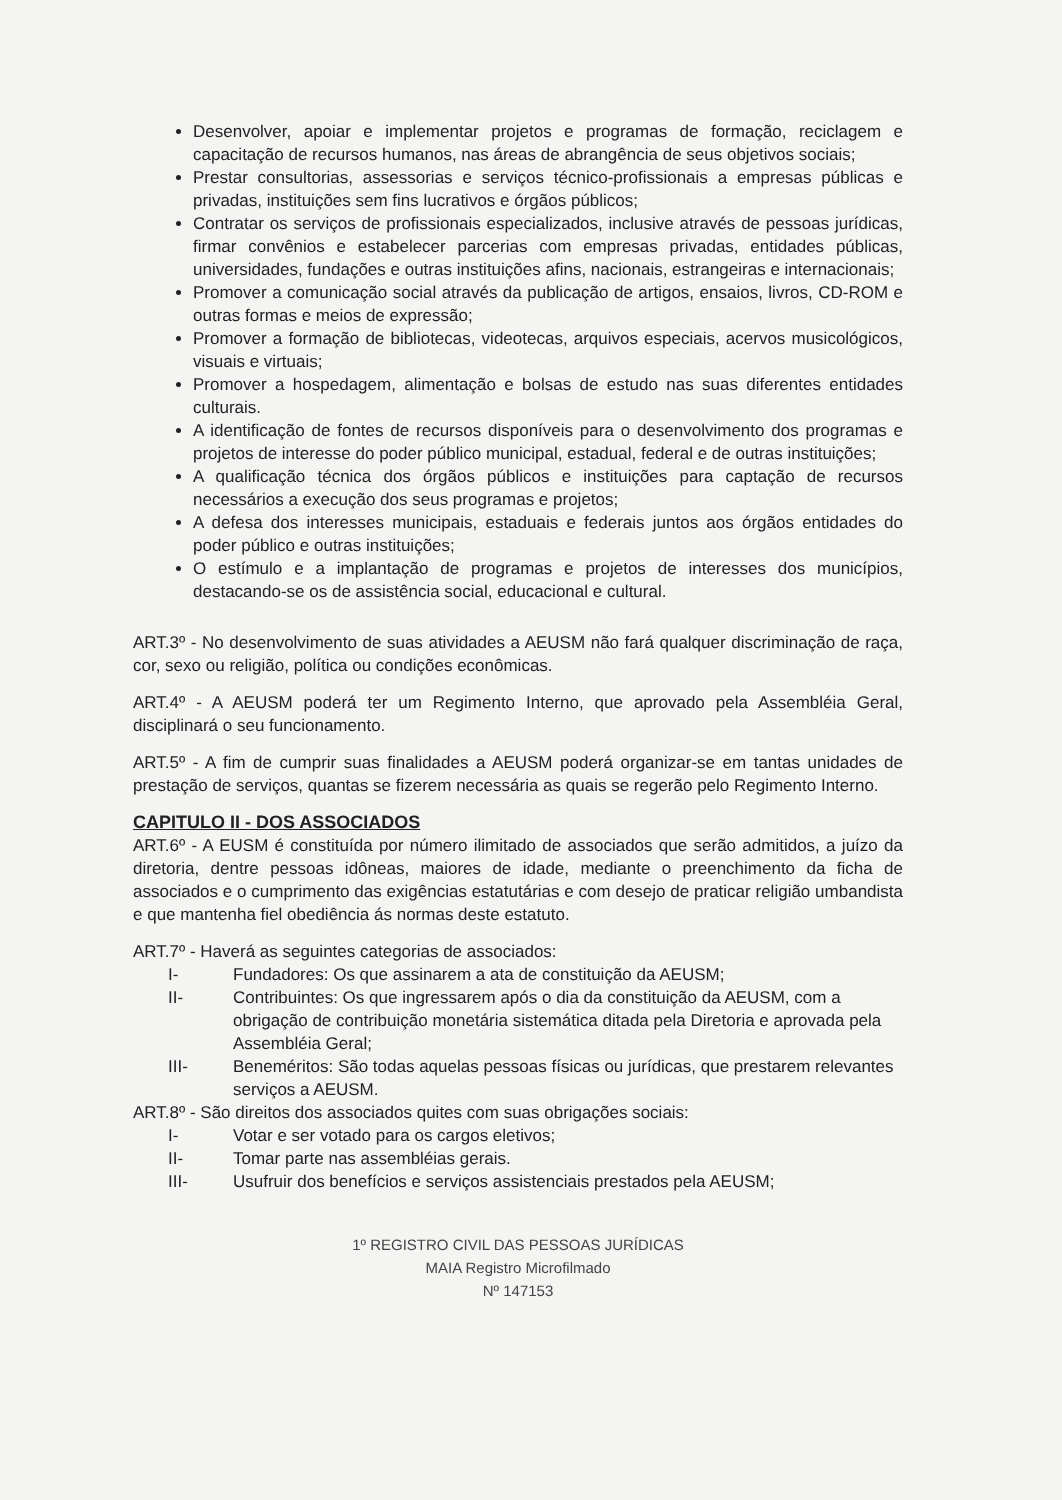Desenvolver, apoiar e implementar projetos e programas de formação, reciclagem e capacitação de recursos humanos, nas áreas de abrangência de seus objetivos sociais;
Prestar consultorias, assessorias e serviços técnico-profissionais a empresas públicas e privadas, instituições sem fins lucrativos e órgãos públicos;
Contratar os serviços de profissionais especializados, inclusive através de pessoas jurídicas, firmar convênios e estabelecer parcerias com empresas privadas, entidades públicas, universidades, fundações e outras instituições afins, nacionais, estrangeiras e internacionais;
Promover a comunicação social através da publicação de artigos, ensaios, livros, CD-ROM e outras formas e meios de expressão;
Promover a formação de bibliotecas, videotecas, arquivos especiais, acervos musicológicos, visuais e virtuais;
Promover a hospedagem, alimentação e bolsas de estudo nas suas diferentes entidades culturais.
A identificação de fontes de recursos disponíveis para o desenvolvimento dos programas e projetos de interesse do poder público municipal, estadual, federal e de outras instituições;
A qualificação técnica dos órgãos públicos e instituições para captação de recursos necessários a execução dos seus programas e projetos;
A defesa dos interesses municipais, estaduais e federais juntos aos órgãos entidades do poder público e outras instituições;
O estímulo e a implantação de programas e projetos de interesses dos municípios, destacando-se os de assistência social, educacional e cultural.
ART.3º - No desenvolvimento de suas atividades a AEUSM não fará qualquer discriminação de raça, cor, sexo ou religião, política ou condições econômicas.
ART.4º - A AEUSM poderá ter um Regimento Interno, que aprovado pela Assembléia Geral, disciplinará o seu funcionamento.
ART.5º - A fim de cumprir suas finalidades a AEUSM poderá organizar-se em tantas unidades de prestação de serviços, quantas se fizerem necessária as quais se regerão pelo Regimento Interno.
CAPITULO II - DOS ASSOCIADOS
ART.6º - A EUSM é constituída por número ilimitado de associados que serão admitidos, a juízo da diretoria, dentre pessoas idôneas, maiores de idade, mediante o preenchimento da ficha de associados e o cumprimento das exigências estatutárias e com desejo de praticar religião umbandista e que mantenha fiel obediência ás normas deste estatuto.
ART.7º - Haverá as seguintes categorias de associados:
I- Fundadores: Os que assinarem a ata de constituição da AEUSM;
II- Contribuintes: Os que ingressarem após o dia da constituição da AEUSM, com a obrigação de contribuição monetária sistemática ditada pela Diretoria e aprovada pela Assembléia Geral;
III- Beneméritos: São todas aquelas pessoas físicas ou jurídicas, que prestarem relevantes serviços a AEUSM.
ART.8º - São direitos dos associados quites com suas obrigações sociais:
I- Votar e ser votado para os cargos eletivos;
II- Tomar parte nas assembléias gerais.
III- Usufruir dos benefícios e serviços assistenciais prestados pela AEUSM;
1º REGISTRO CIVIL DAS PESSOAS JURÍDICAS
MAIA Registro Microfilmado
Nº 147153